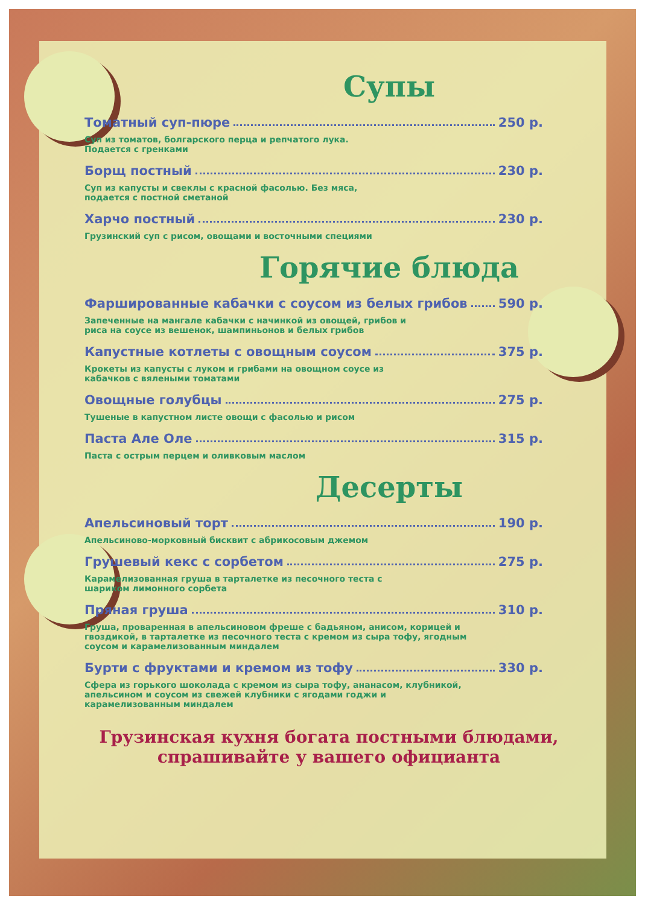Супы
Томатный суп-пюре 250 р.
Суп из томатов, болгарского перца и репчатого лука.
Подается с гренками
Борщ постный 230 р.
Суп из капусты и свеклы с красной фасолью. Без мяса,
подается с постной сметаной
Харчо постный 230 р.
Грузинский суп с рисом, овощами и восточными специями
Горячие блюда
Фаршированные кабачки с соусом из белых грибов 590 р.
Запеченные на мангале кабачки с начинкой из овощей, грибов и
риса на соусе из вешенок, шампиньонов и белых грибов
Капустные котлеты с овощным соусом 375 р.
Крокеты из капусты с луком и грибами на овощном соусе из
кабачков с вялеными томатами
Овощные голубцы 275 р.
Тушеные в капустном листе овощи с фасолью и рисом
Паста Але Оле 315 р.
Паста с острым перцем и оливковым маслом
Десерты
Апельсиновый торт 190 р.
Апельсиново-морковный бисквит с абрикосовым джемом
Грушевый кекс с сорбетом 275 р.
Карамелизованная груша в тарталетке из песочного теста с
шариком лимонного сорбета
Пряная груша 310 р.
Груша, проваренная в апельсиновом фреше с бадьяном, анисом, корицей и гвоздикой, в тарталетке из песочного теста с кремом из сыра тофу, ягодным соусом и карамелизованным миндалем
Бурти с фруктами и кремом из тофу 330 р.
Сфера из горького шоколада с кремом из сыра тофу, ананасом, клубникой, апельсином и соусом из свежей клубники с ягодами годжи и карамелизованным миндалем
Грузинская кухня богата постными блюдами,
спрашивайте у вашего официанта